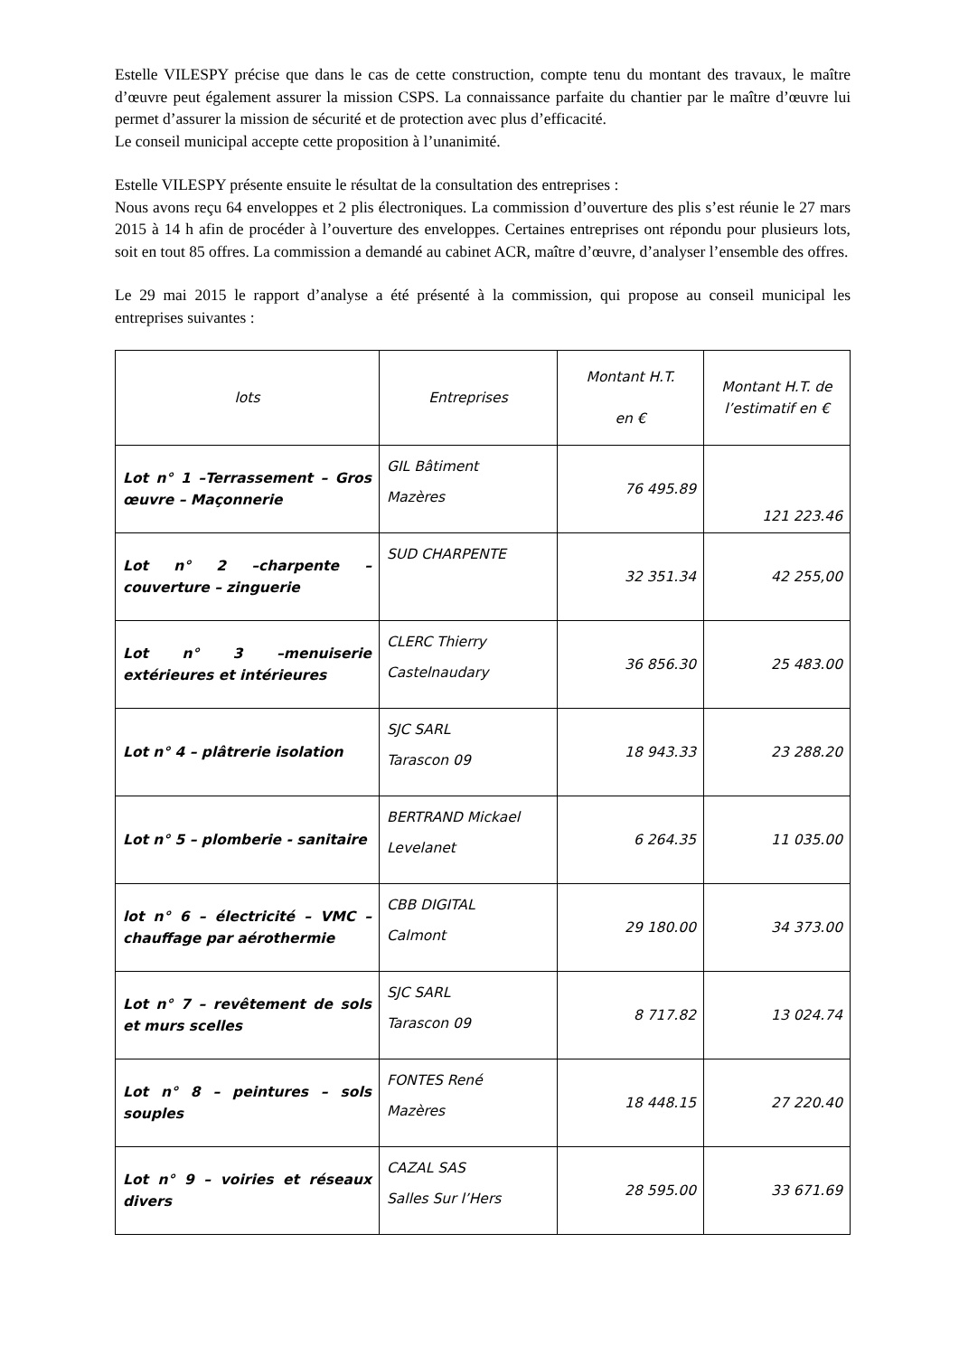Estelle VILESPY précise que dans le cas de cette construction, compte tenu du montant des travaux, le maître d’œuvre peut également assurer la mission CSPS. La connaissance parfaite du chantier par le maître d’œuvre lui permet d’assurer la mission de sécurité et de protection avec plus d’efficacité.
Le conseil municipal accepte cette proposition à l’unanimité.
Estelle VILESPY présente ensuite le résultat de la consultation des entreprises :
Nous avons reçu 64 enveloppes et 2 plis électroniques. La commission d’ouverture des plis s’est réunie le 27 mars 2015 à 14 h afin de procéder à l’ouverture des enveloppes. Certaines entreprises ont répondu pour plusieurs lots, soit en tout 85 offres. La commission a demandé au cabinet ACR, maître d’œuvre, d’analyser l’ensemble des offres.
Le 29 mai 2015 le rapport d’analyse a été présenté à la commission, qui propose au conseil municipal les entreprises suivantes :
| lots | Entreprises | Montant H.T. en € | Montant H.T. de l’estimatif en € |
| --- | --- | --- | --- |
| Lot n° 1 –Terrassement – Gros œuvre – Maçonnerie | GIL Bâtiment Mazères | 76 495.89 | 121 223.46 |
| Lot n° 2 –charpente – couverture – zinguerie | SUD CHARPENTE | 32 351.34 | 42 255,00 |
| Lot n° 3 –menuiserie extérieures et intérieures | CLERC Thierry Castelnaudary | 36 856.30 | 25 483.00 |
| Lot n° 4 – plâtrerie isolation | SJC SARL Tarascon 09 | 18 943.33 | 23 288.20 |
| Lot n° 5 – plomberie - sanitaire | BERTRAND Mickael Levelanet | 6 264.35 | 11 035.00 |
| lot n° 6 – électricité – VMC – chauffage par aérothermie | CBB DIGITAL Calmont | 29 180.00 | 34 373.00 |
| Lot n° 7 – revêtement de sols et murs scelles | SJC SARL Tarascon 09 | 8 717.82 | 13 024.74 |
| Lot n° 8 – peintures – sols souples | FONTES René Mazères | 18 448.15 | 27 220.40 |
| Lot n° 9 – voiries et réseaux divers | CAZAL SAS Salles Sur l’Hers | 28 595.00 | 33 671.69 |